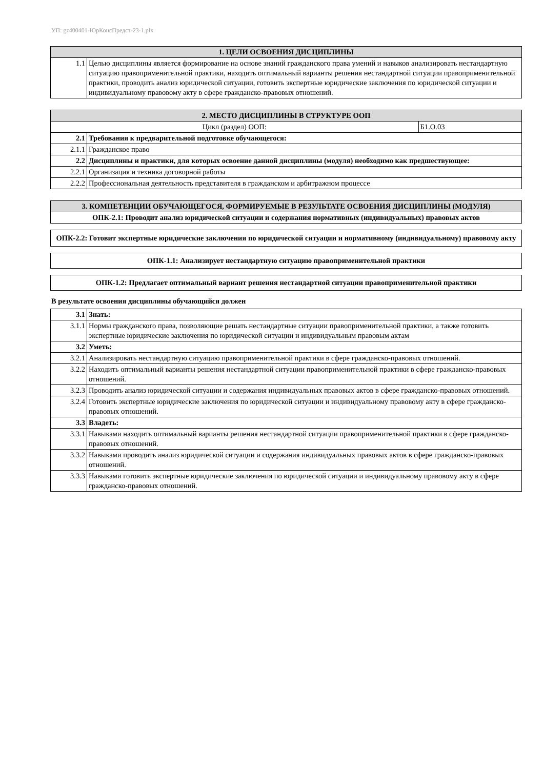УП: gz400401-ЮрКонсПредст-23-1.plx
| 1. ЦЕЛИ ОСВОЕНИЯ ДИСЦИПЛИНЫ | |
| --- | --- |
| 1.1 | Целью дисциплины является формирование на основе знаний гражданского права умений и навыков анализировать нестандартную ситуацию правоприменительной практики, находить оптимальный варианты решения нестандартной ситуации правоприменительной практики, проводить анализ юридической ситуации, готовить экспертные юридические заключения по юридической ситуации и индивидуальному правовому акту в сфере гражданско-правовых отношений. |
| 2. МЕСТО ДИСЦИПЛИНЫ В СТРУКТУРЕ ООП | | |
| --- | --- | --- |
| Цикл (раздел) ООП: | | Б1.О.03 |
| 2.1 | Требования к предварительной подготовке обучающегося: | |
| 2.1.1 | Гражданское право | |
| 2.2 | Дисциплины и практики, для которых освоение данной дисциплины (модуля) необходимо как предшествующее: | |
| 2.2.1 | Организация и техника договорной работы | |
| 2.2.2 | Профессиональная деятельность представителя в гражданском и арбитражном процессе | |
| 3. КОМПЕТЕНЦИИ ОБУЧАЮЩЕГОСЯ, ФОРМИРУЕМЫЕ В РЕЗУЛЬТАТЕ ОСВОЕНИЯ ДИСЦИПЛИНЫ (МОДУЛЯ) |
| --- |
| ОПК-2.1: Проводит анализ юридической ситуации и содержания нормативных (индивидуальных) правовых актов |
| ОПК-2.2: Готовит экспертные юридические заключения по юридической ситуации и нормативному (индивидуальному) правовому акту |
| ОПК-1.1: Анализирует нестандартную ситуацию правоприменительной практики |
| ОПК-1.2: Предлагает оптимальный вариант решения нестандартной ситуации правоприменительной практики |
В результате освоения дисциплины обучающийся должен
| 3.1 | Знать: |
| 3.1.1 | Нормы гражданского права, позволяющие решать нестандартные ситуации правоприменительной практики, а также готовить экспертные юридические заключения по юридической ситуации и индивидуальным правовым актам |
| 3.2 | Уметь: |
| 3.2.1 | Анализировать нестандартную ситуацию правоприменительной практики в сфере гражданско-правовых отношений. |
| 3.2.2 | Находить оптимальный варианты решения нестандартной ситуации правоприменительной практики в сфере гражданско-правовых отношений. |
| 3.2.3 | Проводить анализ юридической ситуации и содержания индивидуальных правовых актов в сфере гражданско-правовых отношений. |
| 3.2.4 | Готовить экспертные юридические заключения по юридической ситуации и индивидуальному правовому акту в сфере гражданско-правовых отношений. |
| 3.3 | Владеть: |
| 3.3.1 | Навыками находить оптимальный варианты решения нестандартной ситуации правоприменительной практики в сфере гражданско-правовых отношений. |
| 3.3.2 | Навыками проводить анализ юридической ситуации и содержания индивидуальных правовых актов в сфере гражданско-правовых отношений. |
| 3.3.3 | Навыками готовить экспертные юридические заключения по юридической ситуации и индивидуальному правовому акту в сфере гражданско-правовых отношений. |